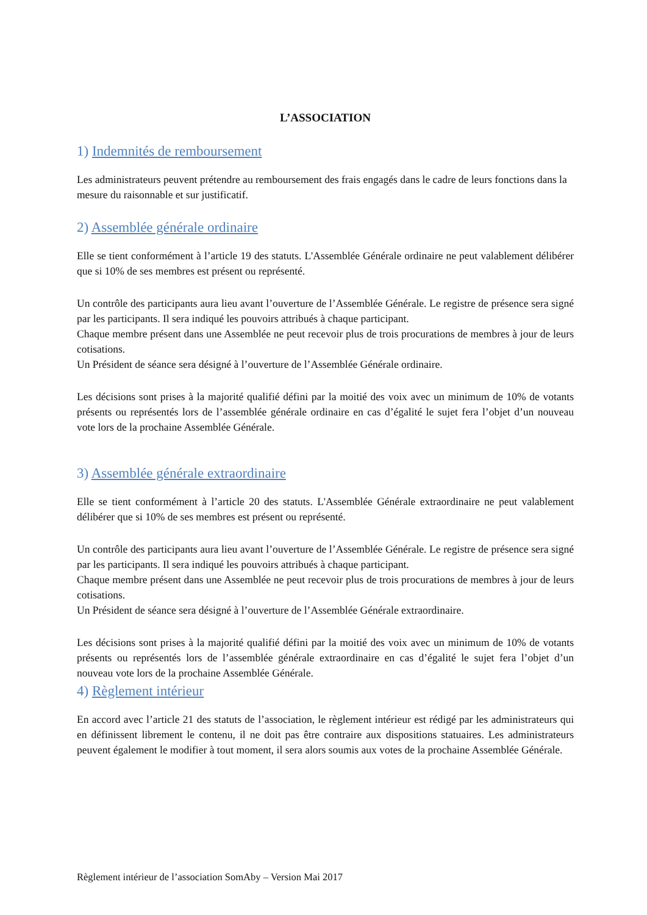L’ASSOCIATION
1) Indemnités de remboursement
Les administrateurs peuvent prétendre au remboursement des frais engagés dans le cadre de leurs fonctions dans la mesure du raisonnable et sur justificatif.
2) Assemblée générale ordinaire
Elle se tient conformément à l’article 19 des statuts. L'Assemblée Générale ordinaire ne peut valablement délibérer que si 10% de ses membres est présent ou représenté.
Un contrôle des participants aura lieu avant l’ouverture de l’Assemblée Générale. Le registre de présence sera signé par les participants. Il sera indiqué les pouvoirs attribués à chaque participant.
Chaque membre présent dans une Assemblée ne peut recevoir plus de trois procurations de membres à jour de leurs cotisations.
Un Président de séance sera désigné à l’ouverture de l’Assemblée Générale ordinaire.
Les décisions sont prises à la majorité qualifié défini par la moitié des voix avec un minimum de 10% de votants présents ou représentés lors de l’assemblée générale ordinaire en cas d’égalité le sujet fera l’objet d’un nouveau vote lors de la prochaine Assemblée Générale.
3) Assemblée générale extraordinaire
Elle se tient conformément à l’article 20 des statuts. L'Assemblée Générale extraordinaire ne peut valablement délibérer que si 10% de ses membres est présent ou représenté.
Un contrôle des participants aura lieu avant l’ouverture de l’Assemblée Générale. Le registre de présence sera signé par les participants. Il sera indiqué les pouvoirs attribués à chaque participant.
Chaque membre présent dans une Assemblée ne peut recevoir plus de trois procurations de membres à jour de leurs cotisations.
Un Président de séance sera désigné à l’ouverture de l’Assemblée Générale extraordinaire.
Les décisions sont prises à la majorité qualifié défini par la moitié des voix avec un minimum de 10% de votants présents ou représentés lors de l’assemblée générale extraordinaire en cas d’égalité le sujet fera l’objet d’un nouveau vote lors de la prochaine Assemblée Générale.
4) Règlement intérieur
En accord avec l’article 21 des statuts de l’association, le règlement intérieur est rédigé par les administrateurs qui en définissent librement le contenu, il ne doit pas être contraire aux dispositions statuaires. Les administrateurs peuvent également le modifier à tout moment, il sera alors soumis aux votes de la prochaine Assemblée Générale.
Règlement intérieur de l’association SomAby – Version Mai 2017